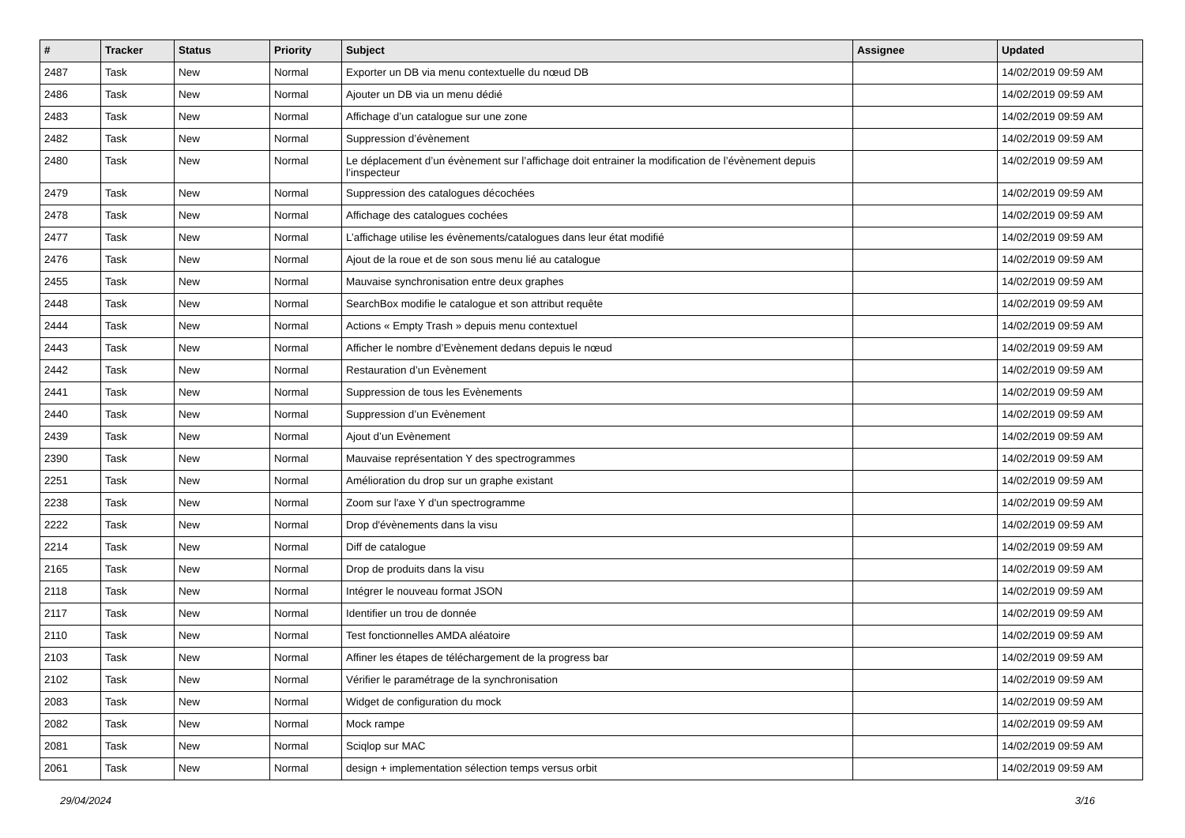| # | Tracker | Status | Priority | Subject | Assignee | Updated |
| --- | --- | --- | --- | --- | --- | --- |
| 2487 | Task | New | Normal | Exporter un DB via menu contextuelle du nœud DB | | 14/02/2019 09:59 AM |
| 2486 | Task | New | Normal | Ajouter un DB via un menu dédié | | 14/02/2019 09:59 AM |
| 2483 | Task | New | Normal | Affichage d’un catalogue sur une zone | | 14/02/2019 09:59 AM |
| 2482 | Task | New | Normal | Suppression d’évènement | | 14/02/2019 09:59 AM |
| 2480 | Task | New | Normal | Le déplacement d’un évènement sur l’affichage doit entrainer la modification de l’évènement depuis l’inspecteur | | 14/02/2019 09:59 AM |
| 2479 | Task | New | Normal | Suppression des catalogues décochées | | 14/02/2019 09:59 AM |
| 2478 | Task | New | Normal | Affichage des catalogues cochées | | 14/02/2019 09:59 AM |
| 2477 | Task | New | Normal | L’affichage utilise les évènements/catalogues dans leur état modifié | | 14/02/2019 09:59 AM |
| 2476 | Task | New | Normal | Ajout de la roue et de son sous menu lié au catalogue | | 14/02/2019 09:59 AM |
| 2455 | Task | New | Normal | Mauvaise synchronisation entre deux graphes | | 14/02/2019 09:59 AM |
| 2448 | Task | New | Normal | SearchBox modifie le catalogue et son attribut requête | | 14/02/2019 09:59 AM |
| 2444 | Task | New | Normal | Actions « Empty Trash » depuis menu contextuel | | 14/02/2019 09:59 AM |
| 2443 | Task | New | Normal | Afficher le nombre d’Evènement dedans depuis le nœud | | 14/02/2019 09:59 AM |
| 2442 | Task | New | Normal | Restauration d’un Evènement | | 14/02/2019 09:59 AM |
| 2441 | Task | New | Normal | Suppression de tous les Evènements | | 14/02/2019 09:59 AM |
| 2440 | Task | New | Normal | Suppression d’un Evènement | | 14/02/2019 09:59 AM |
| 2439 | Task | New | Normal | Ajout d’un Evènement | | 14/02/2019 09:59 AM |
| 2390 | Task | New | Normal | Mauvaise représentation Y des spectrogrammes | | 14/02/2019 09:59 AM |
| 2251 | Task | New | Normal | Amélioration du drop sur un graphe existant | | 14/02/2019 09:59 AM |
| 2238 | Task | New | Normal | Zoom sur l'axe Y d'un spectrogramme | | 14/02/2019 09:59 AM |
| 2222 | Task | New | Normal | Drop d'évènements dans la visu | | 14/02/2019 09:59 AM |
| 2214 | Task | New | Normal | Diff de catalogue | | 14/02/2019 09:59 AM |
| 2165 | Task | New | Normal | Drop de produits dans la visu | | 14/02/2019 09:59 AM |
| 2118 | Task | New | Normal | Intégrer le nouveau format JSON | | 14/02/2019 09:59 AM |
| 2117 | Task | New | Normal | Identifier un trou de donnée | | 14/02/2019 09:59 AM |
| 2110 | Task | New | Normal | Test fonctionnelles AMDA aléatoire | | 14/02/2019 09:59 AM |
| 2103 | Task | New | Normal | Affiner les étapes de téléchargement de la progress bar | | 14/02/2019 09:59 AM |
| 2102 | Task | New | Normal | Vérifier le paramétrage de la synchronisation | | 14/02/2019 09:59 AM |
| 2083 | Task | New | Normal | Widget de configuration du mock | | 14/02/2019 09:59 AM |
| 2082 | Task | New | Normal | Mock rampe | | 14/02/2019 09:59 AM |
| 2081 | Task | New | Normal | Sciqlop sur MAC | | 14/02/2019 09:59 AM |
| 2061 | Task | New | Normal | design + implementation sélection temps versus orbit | | 14/02/2019 09:59 AM |
29/04/2024 3/16